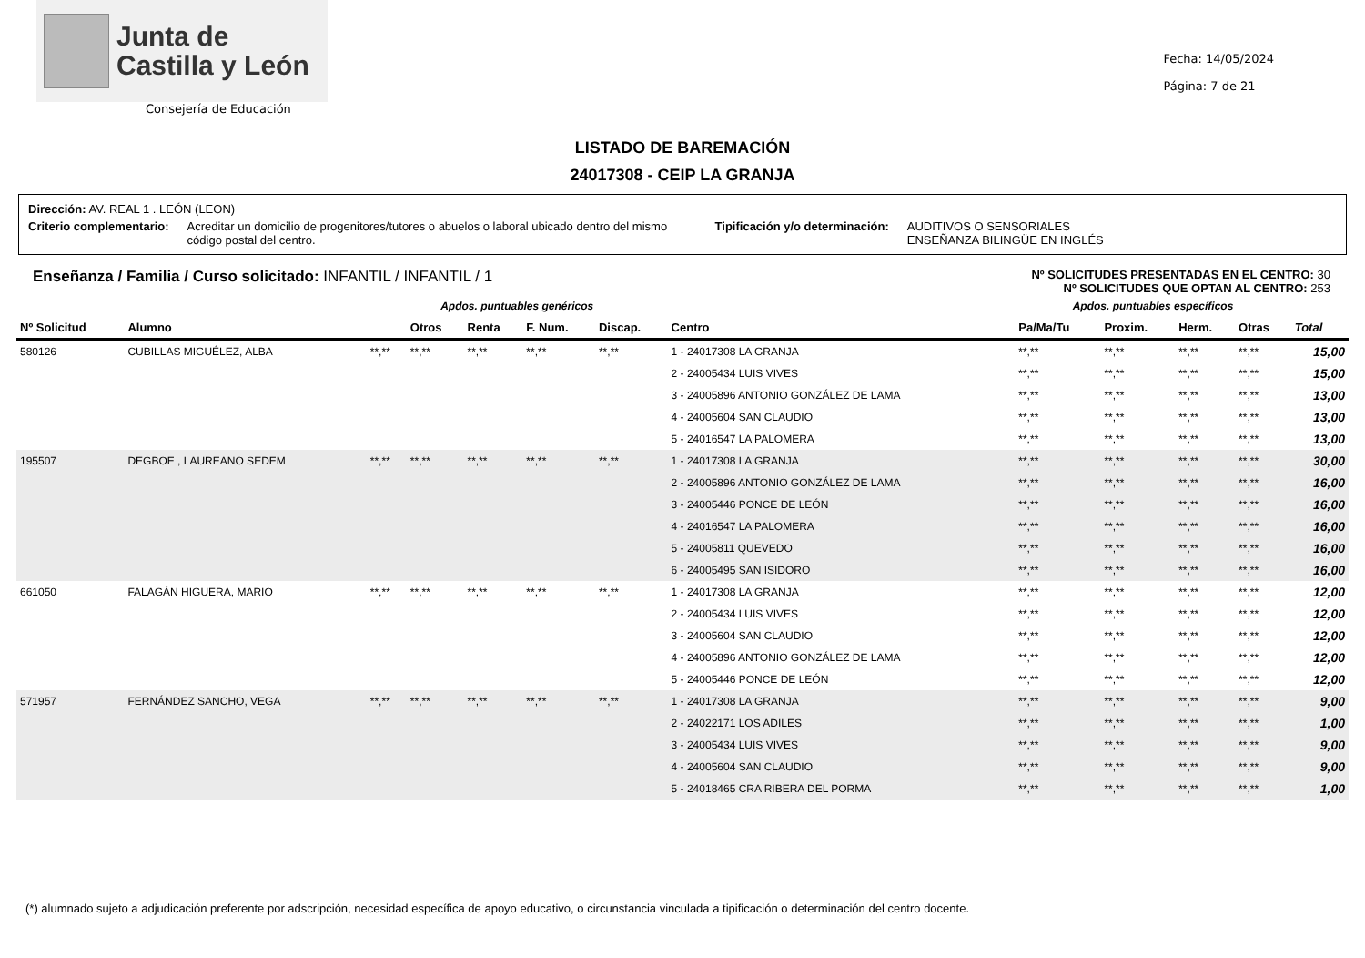Junta de
Castilla y León
Consejería de Educación
Fecha: 14/05/2024
Página: 7 de 21
LISTADO DE BAREMACIÓN
24017308 - CEIP LA GRANJA
Dirección: AV. REAL 1 . LEÓN (LEON)
Criterio complementario: Acreditar un domicilio de progenitores/tutores o abuelos o laboral ubicado dentro del mismo código postal del centro. Tipificación y/o determinación: AUDITIVOS O SENSORIALES
ENSEÑANZA BILINGÜE EN INGLÉS
Enseñanza / Familia / Curso solicitado: INFANTIL / INFANTIL / 1 Nº SOLICITUDES PRESENTADAS EN EL CENTRO: 30
Nº SOLICITUDES QUE OPTAN AL CENTRO: 253
| | | Apdos. puntuables genéricos | | | | | | Apdos. puntuables específicos | | | | |
| Nº Solicitud | Alumno | | Otros | Renta | F. Num. | Discap. | Centro | Pa/Ma/Tu | Proxim. | Herm. | Otras | Total |
| 580126 | CUBILLAS MIGUÉLEZ, ALBA | **,** | **,** | **,** | **,** | **,** | 1 - 24017308 LA GRANJA | **,** | **,** | **,** | **,** | 15,00 |
| | | | | | | | 2 - 24005434 LUIS VIVES | **,** | **,** | **,** | **,** | 15,00 |
| | | | | | | | 3 - 24005896 ANTONIO GONZÁLEZ DE LAMA | **,** | **,** | **,** | **,** | 13,00 |
| | | | | | | | 4 - 24005604 SAN CLAUDIO | **,** | **,** | **,** | **,** | 13,00 |
| | | | | | | | 5 - 24016547 LA PALOMERA | **,** | **,** | **,** | **,** | 13,00 |
| 195507 | DEGBOE , LAUREANO SEDEM | **,** | **,** | **,** | **,** | **,** | 1 - 24017308 LA GRANJA | **,** | **,** | **,** | **,** | 30,00 |
| | | | | | | | 2 - 24005896 ANTONIO GONZÁLEZ DE LAMA | **,** | **,** | **,** | **,** | 16,00 |
| | | | | | | | 3 - 24005446 PONCE DE LEÓN | **,** | **,** | **,** | **,** | 16,00 |
| | | | | | | | 4 - 24016547 LA PALOMERA | **,** | **,** | **,** | **,** | 16,00 |
| | | | | | | | 5 - 24005811 QUEVEDO | **,** | **,** | **,** | **,** | 16,00 |
| | | | | | | | 6 - 24005495 SAN ISIDORO | **,** | **,** | **,** | **,** | 16,00 |
| 661050 | FALAGÁN HIGUERA, MARIO | **,** | **,** | **,** | **,** | **,** | 1 - 24017308 LA GRANJA | **,** | **,** | **,** | **,** | 12,00 |
| | | | | | | | 2 - 24005434 LUIS VIVES | **,** | **,** | **,** | **,** | 12,00 |
| | | | | | | | 3 - 24005604 SAN CLAUDIO | **,** | **,** | **,** | **,** | 12,00 |
| | | | | | | | 4 - 24005896 ANTONIO GONZÁLEZ DE LAMA | **,** | **,** | **,** | **,** | 12,00 |
| | | | | | | | 5 - 24005446 PONCE DE LEÓN | **,** | **,** | **,** | **,** | 12,00 |
| 571957 | FERNÁNDEZ SANCHO, VEGA | **,** | **,** | **,** | **,** | **,** | 1 - 24017308 LA GRANJA | **,** | **,** | **,** | **,** | 9,00 |
| | | | | | | | 2 - 24022171 LOS ADILES | **,** | **,** | **,** | **,** | 1,00 |
| | | | | | | | 3 - 24005434 LUIS VIVES | **,** | **,** | **,** | **,** | 9,00 |
| | | | | | | | 4 - 24005604 SAN CLAUDIO | **,** | **,** | **,** | **,** | 9,00 |
| | | | | | | | 5 - 24018465 CRA RIBERA DEL PORMA | **,** | **,** | **,** | **,** | 1,00 |
(*) alumnado sujeto a adjudicación preferente por adscripción, necesidad específica de apoyo educativo, o circunstancia vinculada a tipificación o determinación del centro docente.